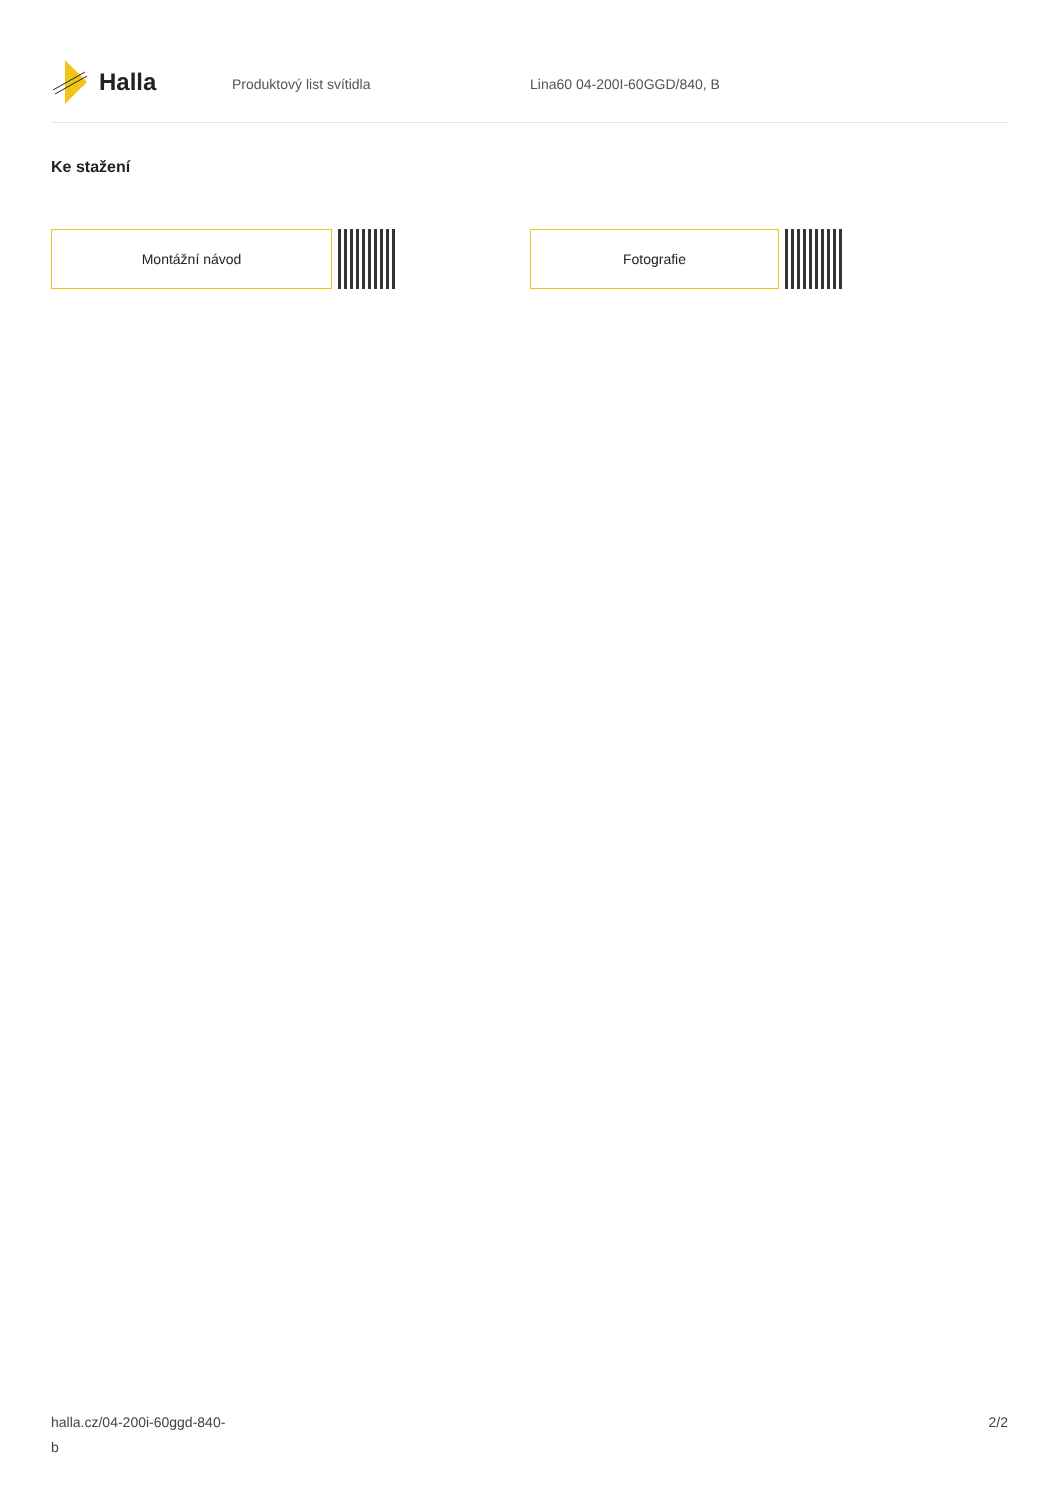Halla
Produktový list svítidla Lina60 04-200I-60GGD/840, B
Ke stažení
Montážní návod Fotografie
halla.cz/04-200i-60ggd-840-
b
2/2